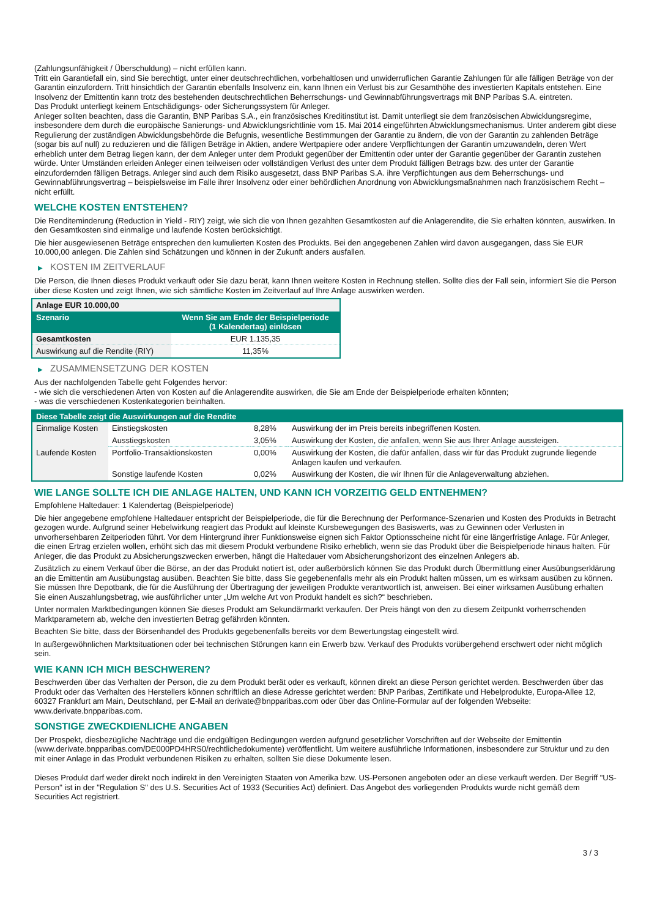(Zahlungsunfähigkeit / Überschuldung) – nicht erfüllen kann.
Tritt ein Garantiefall ein, sind Sie berechtigt, unter einer deutschrechtlichen, vorbehaltlosen und unwiderruflichen Garantie Zahlungen für alle fälligen Beträge von der Garantin einzufordern. Tritt hinsichtlich der Garantin ebenfalls Insolvenz ein, kann Ihnen ein Verlust bis zur Gesamthöhe des investierten Kapitals entstehen. Eine Insolvenz der Emittentin kann trotz des bestehenden deutschrechtlichen Beherrschungs- und Gewinnabführungsvertrags mit BNP Paribas S.A. eintreten.
Das Produkt unterliegt keinem Entschädigungs- oder Sicherungssystem für Anleger.
Anleger sollten beachten, dass die Garantin, BNP Paribas S.A., ein französisches Kreditinstitut ist. Damit unterliegt sie dem französischen Abwicklungsregime, insbesondere dem durch die europäische Sanierungs- und Abwicklungsrichtlinie vom 15. Mai 2014 eingeführten Abwicklungsmechanismus. Unter anderem gibt diese Regulierung der zuständigen Abwicklungsbehörde die Befugnis, wesentliche Bestimmungen der Garantie zu ändern, die von der Garantin zu zahlenden Beträge (sogar bis auf null) zu reduzieren und die fälligen Beträge in Aktien, andere Wertpapiere oder andere Verpflichtungen der Garantin umzuwandeln, deren Wert erheblich unter dem Betrag liegen kann, der dem Anleger unter dem Produkt gegenüber der Emittentin oder unter der Garantie gegenüber der Garantin zustehen würde. Unter Umständen erleiden Anleger einen teilweisen oder vollständigen Verlust des unter dem Produkt fälligen Betrags bzw. des unter der Garantie einzufordernden fälligen Betrags. Anleger sind auch dem Risiko ausgesetzt, dass BNP Paribas S.A. ihre Verpflichtungen aus dem Beherrschungs- und Gewinnabführungsvertrag – beispielsweise im Falle ihrer Insolvenz oder einer behördlichen Anordnung von Abwicklungsmaßnahmen nach französischem Recht – nicht erfüllt.
WELCHE KOSTEN ENTSTEHEN?
Die Renditeminderung (Reduction in Yield - RIY) zeigt, wie sich die von Ihnen gezahlten Gesamtkosten auf die Anlagerendite, die Sie erhalten könnten, auswirken. In den Gesamtkosten sind einmalige und laufende Kosten berücksichtigt.
Die hier ausgewiesenen Beträge entsprechen den kumulierten Kosten des Produkts. Bei den angegebenen Zahlen wird davon ausgegangen, dass Sie EUR 10.000,00 anlegen. Die Zahlen sind Schätzungen und können in der Zukunft anders ausfallen.
▶ KOSTEN IM ZEITVERLAUF
Die Person, die Ihnen dieses Produkt verkauft oder Sie dazu berät, kann Ihnen weitere Kosten in Rechnung stellen. Sollte dies der Fall sein, informiert Sie die Person über diese Kosten und zeigt Ihnen, wie sich sämtliche Kosten im Zeitverlauf auf Ihre Anlage auswirken werden.
| Anlage EUR 10.000,00 | |
| --- | --- |
| Szenario | Wenn Sie am Ende der Beispielperiode (1 Kalendertag) einlösen |
| Gesamtkosten | EUR 1.135,35 |
| Auswirkung auf die Rendite (RIY) | 11,35% |
▶ ZUSAMMENSETZUNG DER KOSTEN
Aus der nachfolgenden Tabelle geht Folgendes hervor:
- wie sich die verschiedenen Arten von Kosten auf die Anlagerendite auswirken, die Sie am Ende der Beispielperiode erhalten könnten;
- was die verschiedenen Kostenkategorien beinhalten.
| Diese Tabelle zeigt die Auswirkungen auf die Rendite | | | |
| --- | --- | --- | --- |
| Einmalige Kosten | Einstiegskosten | 8,28% | Auswirkung der im Preis bereits inbegriffenen Kosten. |
| | Ausstiegskosten | 3,05% | Auswirkung der Kosten, die anfallen, wenn Sie aus Ihrer Anlage aussteigen. |
| Laufende Kosten | Portfolio-Transaktionskosten | 0,00% | Auswirkung der Kosten, die dafür anfallen, dass wir für das Produkt zugrunde liegende Anlagen kaufen und verkaufen. |
| | Sonstige laufende Kosten | 0,02% | Auswirkung der Kosten, die wir Ihnen für die Anlageverwaltung abziehen. |
WIE LANGE SOLLTE ICH DIE ANLAGE HALTEN, UND KANN ICH VORZEITIG GELD ENTNEHMEN?
Empfohlene Haltedauer: 1 Kalendertag (Beispielperiode)
Die hier angegebene empfohlene Haltedauer entspricht der Beispielperiode, die für die Berechnung der Performance-Szenarien und Kosten des Produkts in Betracht gezogen wurde. Aufgrund seiner Hebelwirkung reagiert das Produkt auf kleinste Kursbewegungen des Basiswerts, was zu Gewinnen oder Verlusten in unvorhersehbaren Zeitperioden führt. Vor dem Hintergrund ihrer Funktionsweise eignen sich Faktor Optionsscheine nicht für eine längerfristige Anlage. Für Anleger, die einen Ertrag erzielen wollen, erhöht sich das mit diesem Produkt verbundene Risiko erheblich, wenn sie das Produkt über die Beispielperiode hinaus halten. Für Anleger, die das Produkt zu Absicherungszwecken erwerben, hängt die Haltedauer vom Absicherungshorizont des einzelnen Anlegers ab.
Zusätzlich zu einem Verkauf über die Börse, an der das Produkt notiert ist, oder außerbörslich können Sie das Produkt durch Übermittlung einer Ausübungserklärung an die Emittentin am Ausübungstag ausüben. Beachten Sie bitte, dass Sie gegebenenfalls mehr als ein Produkt halten müssen, um es wirksam ausüben zu können. Sie müssen Ihre Depotbank, die für die Ausführung der Übertragung der jeweiligen Produkte verantwortlich ist, anweisen. Bei einer wirksamen Ausübung erhalten Sie einen Auszahlungsbetrag, wie ausführlicher unter „Um welche Art von Produkt handelt es sich?“ beschrieben.
Unter normalen Marktbedingungen können Sie dieses Produkt am Sekundärmarkt verkaufen. Der Preis hängt von den zu diesem Zeitpunkt vorherrschenden Marktparametern ab, welche den investierten Betrag gefährden könnten.
Beachten Sie bitte, dass der Börsenhandel des Produkts gegebenenfalls bereits vor dem Bewertungstag eingestellt wird.
In außergewöhnlichen Marktsituationen oder bei technischen Störungen kann ein Erwerb bzw. Verkauf des Produkts vorübergehend erschwert oder nicht möglich sein.
WIE KANN ICH MICH BESCHWEREN?
Beschwerden über das Verhalten der Person, die zu dem Produkt berät oder es verkauft, können direkt an diese Person gerichtet werden. Beschwerden über das Produkt oder das Verhalten des Herstellers können schriftlich an diese Adresse gerichtet werden: BNP Paribas, Zertifikate und Hebelprodukte, Europa-Allee 12, 60327 Frankfurt am Main, Deutschland, per E-Mail an derivate@bnpparibas.com oder über das Online-Formular auf der folgenden Webseite: www.derivate.bnpparibas.com.
SONSTIGE ZWECKDIENLICHE ANGABEN
Der Prospekt, diesbezügliche Nachträge und die endgültigen Bedingungen werden aufgrund gesetzlicher Vorschriften auf der Webseite der Emittentin (www.derivate.bnpparibas.com/DE000PD4HRS0/rechtlichedokumente) veröffentlicht. Um weitere ausführliche Informationen, insbesondere zur Struktur und zu den mit einer Anlage in das Produkt verbundenen Risiken zu erhalten, sollten Sie diese Dokumente lesen.
Dieses Produkt darf weder direkt noch indirekt in den Vereinigten Staaten von Amerika bzw. US-Personen angeboten oder an diese verkauft werden. Der Begriff "US-Person" ist in der "Regulation S" des U.S. Securities Act of 1933 (Securities Act) definiert. Das Angebot des vorliegenden Produkts wurde nicht gemäß dem Securities Act registriert.
3 / 3